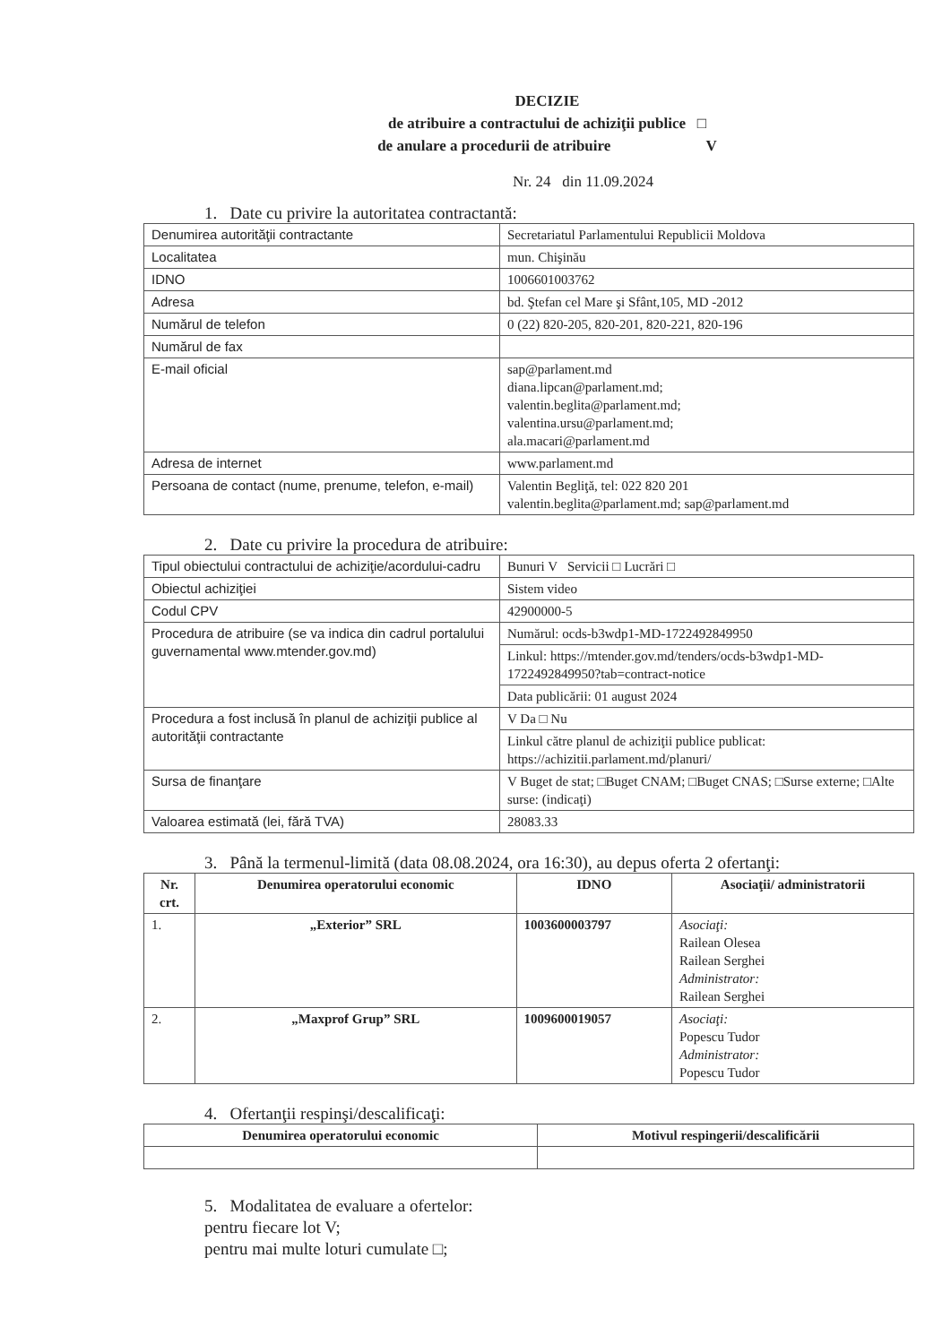DECIZIE
de atribuire a contractului de achiziţii publice □
de anulare a procedurii de atribuire V
Nr. 24 din 11.09.2024
1. Date cu privire la autoritatea contractantă:
| Denumirea autorităţii contractante | Secretariatul Parlamentului Republicii Moldova |
| Localitatea | mun. Chişinău |
| IDNO | 1006601003762 |
| Adresa | bd. Ştefan cel Mare şi Sfânt,105, MD -2012 |
| Numărul de telefon | 0 (22) 820-205, 820-201, 820-221, 820-196 |
| Numărul de fax | |
| E-mail oficial | sap@parlament.md diana.lipcan@parlament.md; valentin.beglita@parlament.md; valentina.ursu@parlament.md; ala.macari@parlament.md |
| Adresa de internet | www.parlament.md |
| Persoana de contact (nume, prenume, telefon, e-mail) | Valentin Begliţă, tel: 022 820 201 valentin.beglita@parlament.md; sap@parlament.md |
2. Date cu privire la procedura de atribuire:
| Tipul obiectului contractului de achiziţie/acordului-cadru | Bunuri V Servicii □ Lucrări □ |
| Obiectul achiziţiei | Sistem video |
| Codul CPV | 42900000-5 |
| Procedura de atribuire (se va indica din cadrul portalului guvernamental www.mtender.gov.md) | Numărul: ocds-b3wdp1-MD-1722492849950 |
| | Linkul: https://mtender.gov.md/tenders/ocds-b3wdp1-MD-1722492849950?tab=contract-notice |
| | Data publicării: 01 august 2024 |
| Procedura a fost inclusă în planul de achiziţii publice al autorităţii contractante | V Da □ Nu |
| | Linkul către planul de achiziţii publice publicat: https://achizitii.parlament.md/planuri/ |
| Sursa de finanţare | V Buget de stat; □Buget CNAM; □Buget CNAS; □Surse externe; □Alte surse: (indicaţi) |
| Valoarea estimată (lei, fără TVA) | 28083.33 |
3. Până la termenul-limită (data 08.08.2024, ora 16:30), au depus oferta 2 ofertanţi:
| Nr. crt. | Denumirea operatorului economic | IDNO | Asociaţii/ administratorii |
| --- | --- | --- | --- |
| 1. | „Exterior” SRL | 1003600003797 | Asociaţi: Railean Olesea Railean Serghei Administrator: Railean Serghei |
| 2. | „Maxprof Grup” SRL | 1009600019057 | Asociaţi: Popescu Tudor Administrator: Popescu Tudor |
4. Ofertanţii respinşi/descalificaţi:
| Denumirea operatorului economic | Motivul respingerii/descalificării |
| --- | --- |
5. Modalitatea de evaluare a ofertelor:
pentru fiecare lot V;
pentru mai multe loturi cumulate □;